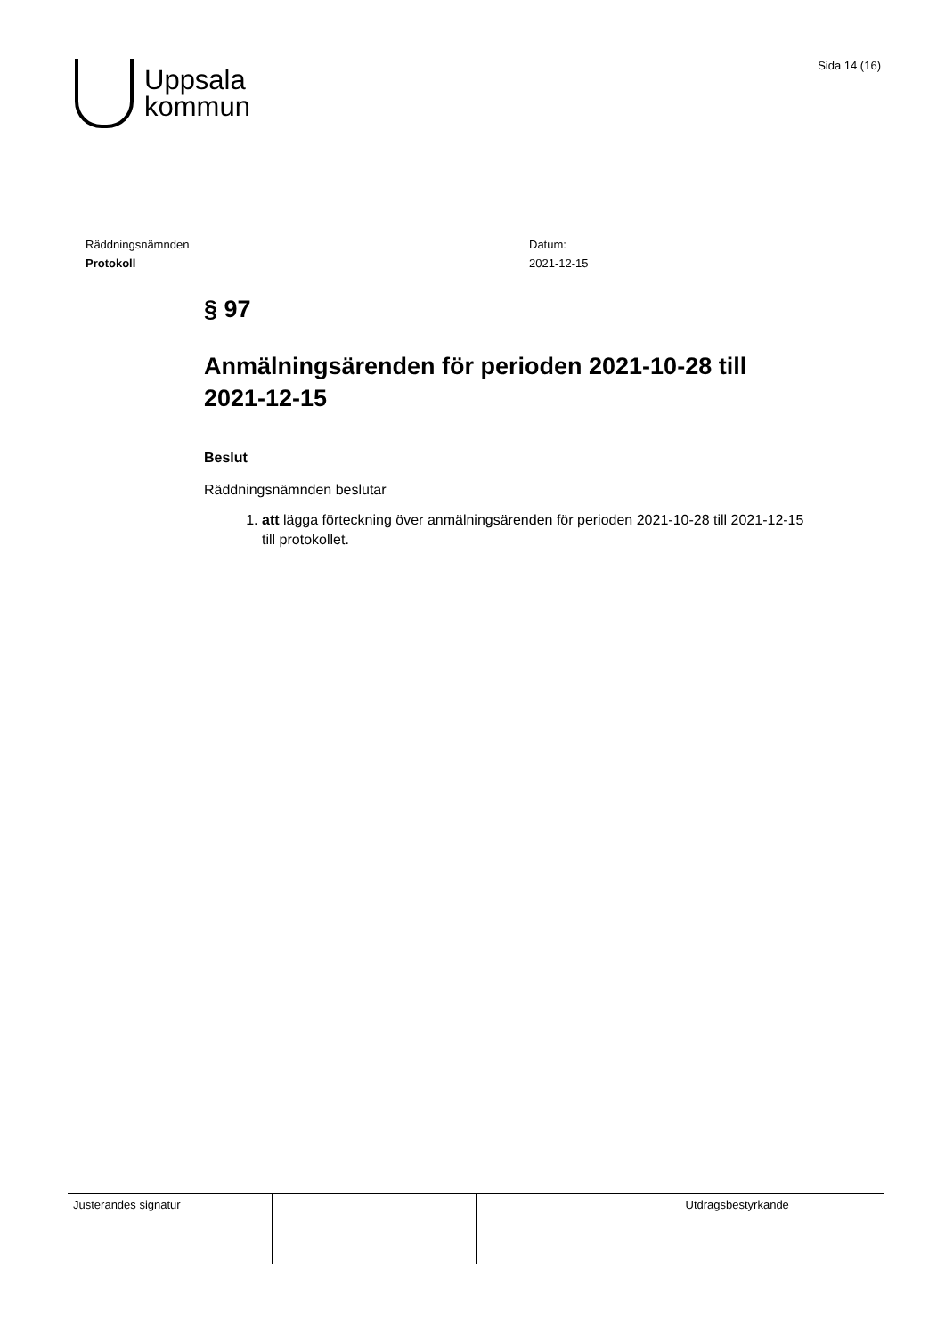Uppsala
kommun
Sida 14 (16)
Räddningsnämnden
Protokoll
Datum:
2021-12-15
§ 97
Anmälningsärenden för perioden 2021-10-28 till 2021-12-15
Beslut
Räddningsnämnden beslutar
1. att lägga förteckning över anmälningsärenden för perioden 2021-10-28 till 2021-12-15 till protokollet.
| Justerandes signatur | | | Utdragsbestyrkande |